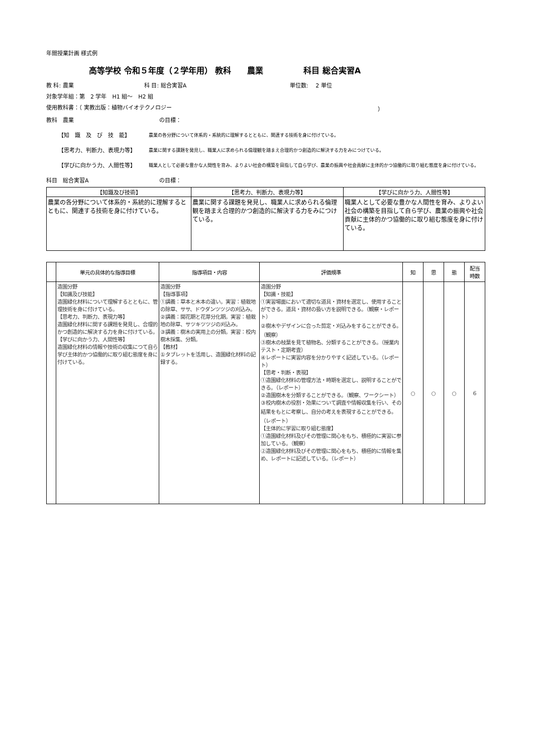年間授業計画 様式例
高等学校 令和５年度（２学年用） 教科　　農業　　　　　科目 総合実習A
教 科: 農業 科 目: 総合実習A 単位数:　 2 単位
対象学年組：第　2 学年　H1 組～　H2 組
使用教科書：（ 実教出版：植物バイオテクノロジー ）
教科　農業 の目標：
【知　識　及　び　技　能】 農業の各分野について体系的・系統的に理解するとともに、関連する技術を身に付けている。
【思考力、判断力、表現力等】 農業に関する課題を発見し、職業人に求められる倫理観を踏まえ合理的かつ創造的に解決する力をみにつけている。
【学びに向かう力、人間性等】 職業人として必要な豊かな人間性を育み、よりよい社会の構築を目指して自ら学び、農業の振興や社会貢献に主体的かつ協働的に取り組む態度を身に付けている。
科目　総合実習A の目標：
| 【知識及び技術】 | 【思考力、判断力、表現力等】 | 【学びに向かう力、人間性等】 |
| --- | --- | --- |
| 農業の各分野について体系的・系統的に理解するとともに、関連する技術を身に付けている。 | 農業に関する課題を発見し、職業人に求められる倫理観を踏まえ合理的かつ創造的に解決する力をみにつけている。 | 職業人として必要な豊かな人間性を育み、よりよい社会の構築を目指して自ら学び、農業の振興や社会貢献に主体的かつ協働的に取り組む態度を身に付けている。 |
| | 単元の具体的な指導目標 | 指導項目・内容 | 評価規準 | 知 | 思 | 態 | 配当 時数 |
| --- | --- | --- | --- | --- | --- | --- | --- |
| | 造園分野 【知識及び技能】 造園緑化材料について理解するとともに、管理技術を身に付けている。 【思考力、判断力、表現力等】 造園緑化材料に関する課題を発見し、合理的かつ創造的に解決する力を身に付けている。 【学びに向かう力、人間性等】 造園緑化材料の情報や技術の収集につて自ら学び主体的かつ協働的に取り組む態度を身に付けている。 | 造園分野 【指導事項】 ①講義：草本と木本の違い。実習：植栽地の除草、ササ、ドウダンツツジの刈込み。 ②講義：開花期と花芽分化期。実習：植栽地の除草、サツキツツジの刈込み。 ③講義：樹木の実用上の分類。実習：校内樹木採集、分類。 【教材】 ①タブレットを活用し、造園緑化材料の記録する。 | 造園分野 【知識・技能】 ①実習場面において適切な道具・資材を選定し、使用することができる。道具・資材の扱い方を説明できる。（観察・レポート） ②樹木やデザインに合った剪定・刈込みをすることができる。（観察） ③樹木の枝葉を見て植物名、分類することができる。（授業内テスト・定期考査） ④レポートに実習内容を分かりやすく記述している。（レポート） 【思考・判断・表現】 ①造園緑化材料の管理方法・時期を選定し、説明することができる。（レポート） ②造園樹木を分類することができる。（観察、ワークシート） ③校内樹木の役割・効果について調査や情報収集を行い、その結果をもとに考察し、自分の考えを表現することができる。（レポート） 【主体的に学習に取り組む態度】 ①造園緑化材料及びその管理に関心をもち、積極的に実習に参加している。（観察） ②造園緑化材料及びその管理に関心をもち、積極的に情報を集め、レポートに記述している。（レポート） | ○ | ○ | ○ | 6 |